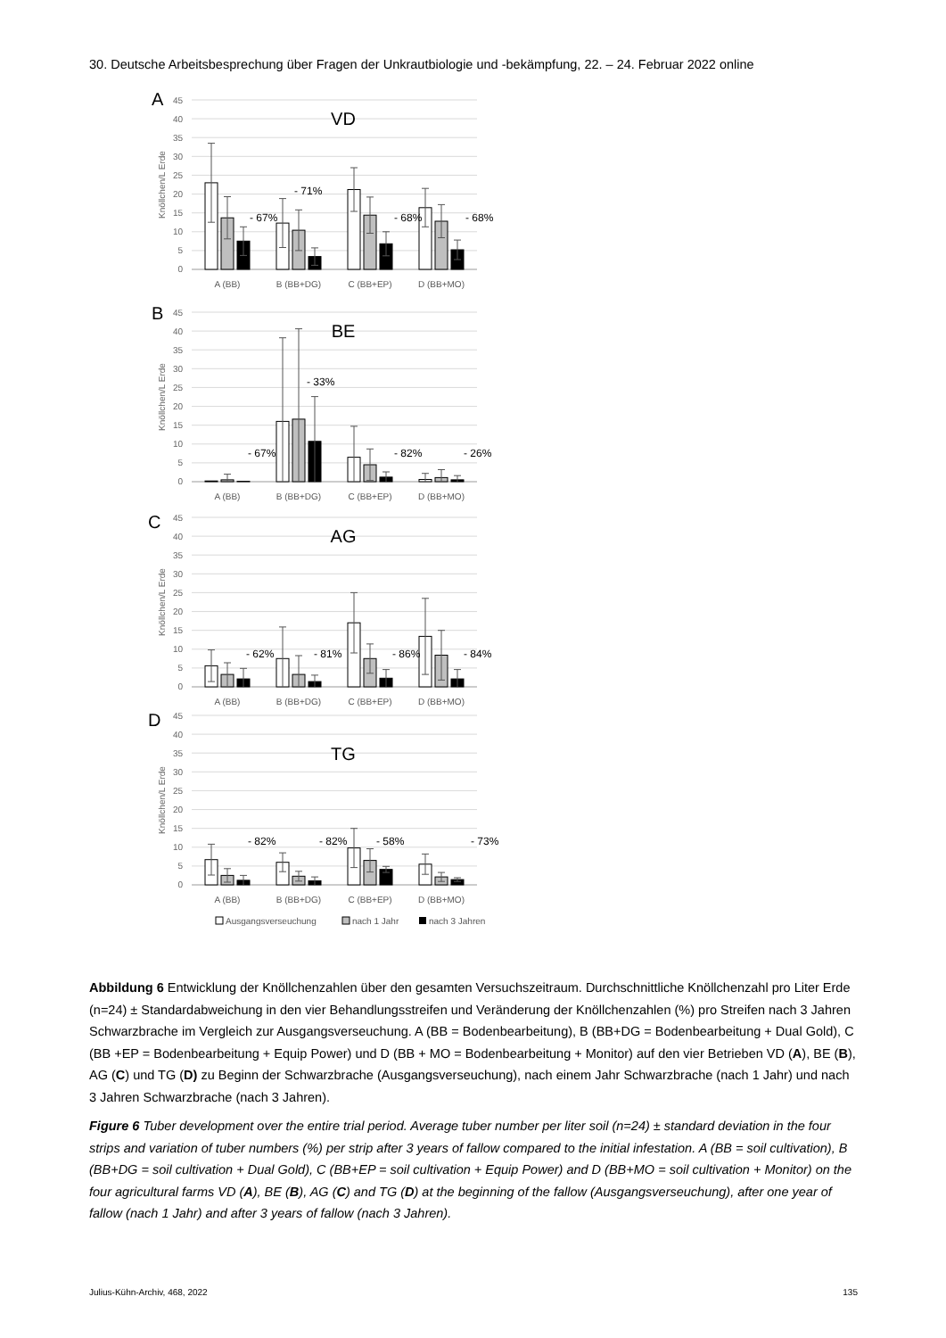30. Deutsche Arbeitsbesprechung über Fragen der Unkrautbiologie und -bekämpfung, 22. – 24. Februar 2022 online
0
5
10
15
20
25
30
35
40
45
A
Knöllchen/L Erde
VD
- 67%
- 71%
- 68%
- 68%
A (BB)
B (BB+DG)
C (BB+EP)
D (BB+MO)
0
5
10
15
20
25
30
35
40
45
B
Knöllchen/L Erde
BE
- 67%
- 33%
- 82%
- 26%
A (BB)
B (BB+DG)
C (BB+EP)
D (BB+MO)
0
5
10
15
20
25
30
35
40
45
C
Knöllchen/L Erde
AG
- 62%
- 81%
- 86%
- 84%
A (BB)
B (BB+DG)
C (BB+EP)
D (BB+MO)
0
5
10
15
20
25
30
35
40
45
D
Knöllchen/L Erde
TG
- 82%
- 82%
- 58%
- 73%
A (BB)
B (BB+DG)
C (BB+EP)
D (BB+MO)
Ausgangsverseuchung
nach 1 Jahr
nach 3 Jahren
Abbildung 6 Entwicklung der Knöllchenzahlen über den gesamten Versuchszeitraum. Durchschnittliche Knöllchenzahl pro Liter Erde (n=24) ± Standardabweichung in den vier Behandlungsstreifen und Veränderung der Knöllchenzahlen (%) pro Streifen nach 3 Jahren Schwarzbrache im Vergleich zur Ausgangsverseuchung. A (BB = Bodenbearbeitung), B (BB+DG = Bodenbearbeitung + Dual Gold), C (BB +EP = Bodenbearbeitung + Equip Power) und D (BB + MO = Bodenbearbeitung + Monitor) auf den vier Betrieben VD (A), BE (B), AG (C) und TG (D) zu Beginn der Schwarzbrache (Ausgangsverseuchung), nach einem Jahr Schwarzbrache (nach 1 Jahr) und nach 3 Jahren Schwarzbrache (nach 3 Jahren).
Figure 6 Tuber development over the entire trial period. Average tuber number per liter soil (n=24) ± standard deviation in the four strips and variation of tuber numbers (%) per strip after 3 years of fallow compared to the initial infestation. A (BB = soil cultivation), B (BB+DG = soil cultivation + Dual Gold), C (BB+EP = soil cultivation + Equip Power) and D (BB+MO = soil cultivation + Monitor) on the four agricultural farms VD (A), BE (B), AG (C) and TG (D) at the beginning of the fallow (Ausgangsverseuchung), after one year of fallow (nach 1 Jahr) and after 3 years of fallow (nach 3 Jahren).
Julius-Kühn-Archiv, 468, 2022 135